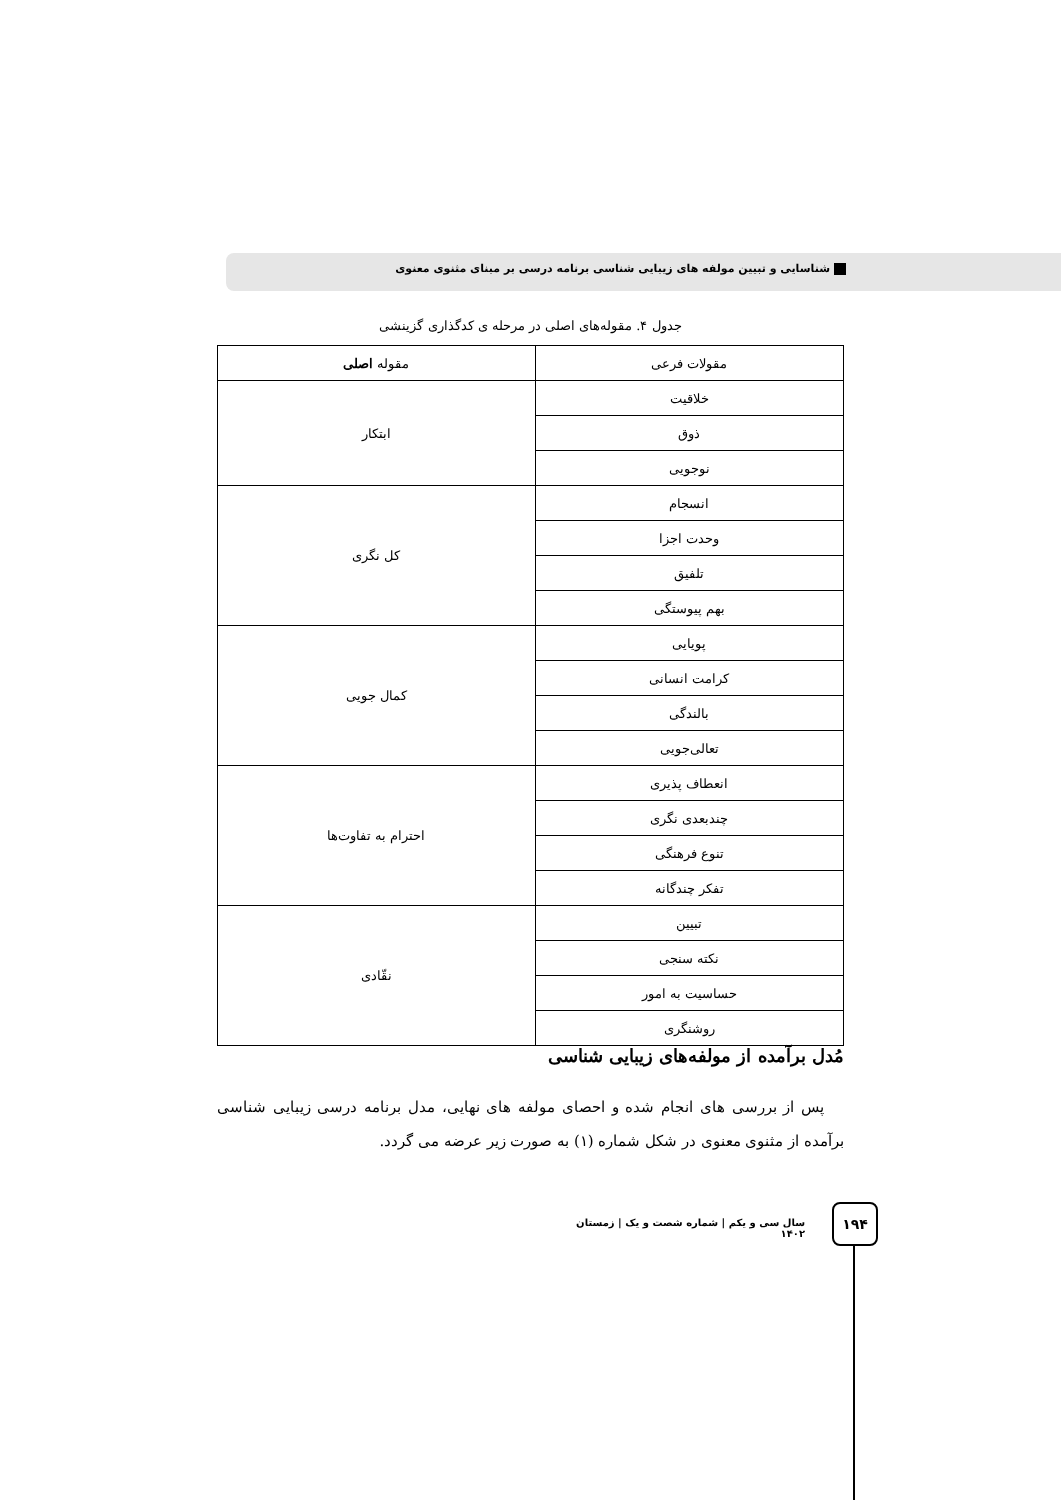شناسایی و تبیین مولفه های زیبایی شناسی برنامه درسی بر مبنای مثنوی معنوی
جدول ۴. مقوله‌های اصلی در مرحله ی کدگذاری گزینشی
| مقولات فرعی | مقوله اصلی |
| --- | --- |
| خلاقیت | ابتکار |
| ذوق | |
| نوجویی | |
| انسجام | کل نگری |
| وحدت اجزا | |
| تلفیق | |
| بهم پیوستگی | |
| پویایی | کمال جویی |
| کرامت انسانی | |
| بالندگی | |
| تعالی‌جویی | |
| انعطاف پذیری | احترام به تفاوت‌ها |
| چندبعدی نگری | |
| تنوع فرهنگی | |
| تفکر چندگانه | |
| تبیین | نقّادی |
| نکته سنجی | |
| حساسیت به امور | |
| روشنگری | |
مُدل برآمده از مولفه‌های زیبایی شناسی
پس از بررسی های انجام شده و احصای مولفه های نهایی، مدل برنامه درسی زیبایی شناسی برآمده از مثنوی معنوی در شکل شماره (۱) به صورت زیر عرضه می گردد.
سال سی و یکم | شماره شصت و یک | زمستان ۱۴۰۲
۱۹۴